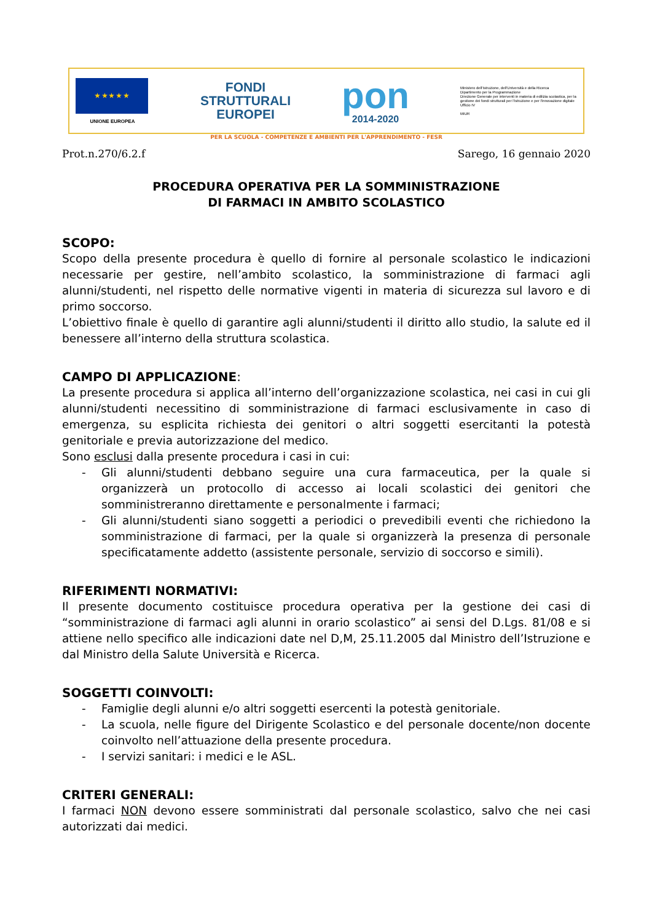★ ★ ★ ★ ★
UNIONE EUROPEA
FONDI
STRUTTURALI
EUROPEI
pon
2014-2020
Ministero dell'Istruzione, dell'Università e della Ricerca
Dipartimento per la Programmazione
Direzione Generale per interventi in materia di edilizia scolastica, per la gestione dei fondi strutturali per l'istruzione e per l'innovazione digitale
Ufficio IV
MIUR
PER LA SCUOLA - COMPETENZE E AMBIENTI PER L'APPRENDIMENTO - FESR
Prot.n.270/6.2.f Sarego, 16 gennaio 2020
PROCEDURA OPERATIVA PER LA SOMMINISTRAZIONE
DI FARMACI IN AMBITO SCOLASTICO
SCOPO:
Scopo della presente procedura è quello di fornire al personale scolastico le indicazioni necessarie per gestire, nell’ambito scolastico, la somministrazione di farmaci agli alunni/studenti, nel rispetto delle normative vigenti in materia di sicurezza sul lavoro e di primo soccorso.
L’obiettivo finale è quello di garantire agli alunni/studenti il diritto allo studio, la salute ed il benessere all’interno della struttura scolastica.
CAMPO DI APPLICAZIONE:
La presente procedura si applica all’interno dell’organizzazione scolastica, nei casi in cui gli alunni/studenti necessitino di somministrazione di farmaci esclusivamente in caso di emergenza, su esplicita richiesta dei genitori o altri soggetti esercitanti la potestà genitoriale e previa autorizzazione del medico.
Sono esclusi dalla presente procedura i casi in cui:
- Gli alunni/studenti debbano seguire una cura farmaceutica, per la quale si organizzerà un protocollo di accesso ai locali scolastici dei genitori che somministreranno direttamente e personalmente i farmaci;
- Gli alunni/studenti siano soggetti a periodici o prevedibili eventi che richiedono la somministrazione di farmaci, per la quale si organizzerà la presenza di personale specificatamente addetto (assistente personale, servizio di soccorso e simili).
RIFERIMENTI NORMATIVI:
Il presente documento costituisce procedura operativa per la gestione dei casi di “somministrazione di farmaci agli alunni in orario scolastico” ai sensi del D.Lgs. 81/08 e si attiene nello specifico alle indicazioni date nel D,M, 25.11.2005 dal Ministro dell’Istruzione e dal Ministro della Salute Università e Ricerca.
SOGGETTI COINVOLTI:
- Famiglie degli alunni e/o altri soggetti esercenti la potestà genitoriale.
- La scuola, nelle figure del Dirigente Scolastico e del personale docente/non docente coinvolto nell’attuazione della presente procedura.
- I servizi sanitari: i medici e le ASL.
CRITERI GENERALI:
I farmaci NON devono essere somministrati dal personale scolastico, salvo che nei casi autorizzati dai medici.